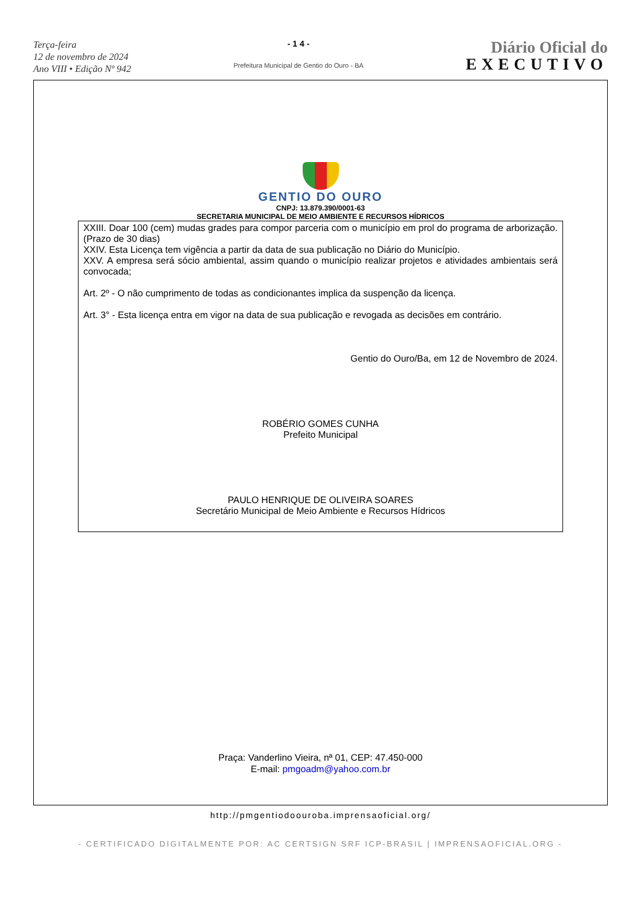Terça-feira
12 de novembro de 2024
Ano VIII • Edição Nº 942
- 1 4 -
Prefeitura Municipal de Gentio do Ouro - BA
Diário Oficial do
EXECUTIVO
GENTIO DO OURO
CNPJ: 13.879.390/0001-63
SECRETARIA MUNICIPAL DE MEIO AMBIENTE E RECURSOS HÍDRICOS
XXIII. Doar 100 (cem) mudas grades para compor parceria com o município em prol do programa de arborização. (Prazo de 30 dias)
XXIV. Esta Licença tem vigência a partir da data de sua publicação no Diário do Município.
XXV. A empresa será sócio ambiental, assim quando o município realizar projetos e atividades ambientais será convocada;
Art. 2º - O não cumprimento de todas as condicionantes implica da suspenção da licença.
Art. 3° - Esta licença entra em vigor na data de sua publicação e revogada as decisões em contrário.
Gentio do Ouro/Ba, em 12 de Novembro de 2024.
ROBÉRIO GOMES CUNHA
Prefeito Municipal
PAULO HENRIQUE DE OLIVEIRA SOARES
Secretário Municipal de Meio Ambiente e Recursos Hídricos
Praça: Vanderlino Vieira, nª 01, CEP: 47.450-000
E-mail: pmgoadm@yahoo.com.br
http://pmgentiodoouroba.imprensaoficial.org/
- CERTIFICADO DIGITALMENTE POR: AC CERTSIGN SRF ICP-BRASIL | IMPRENSAOFICIAL.ORG -